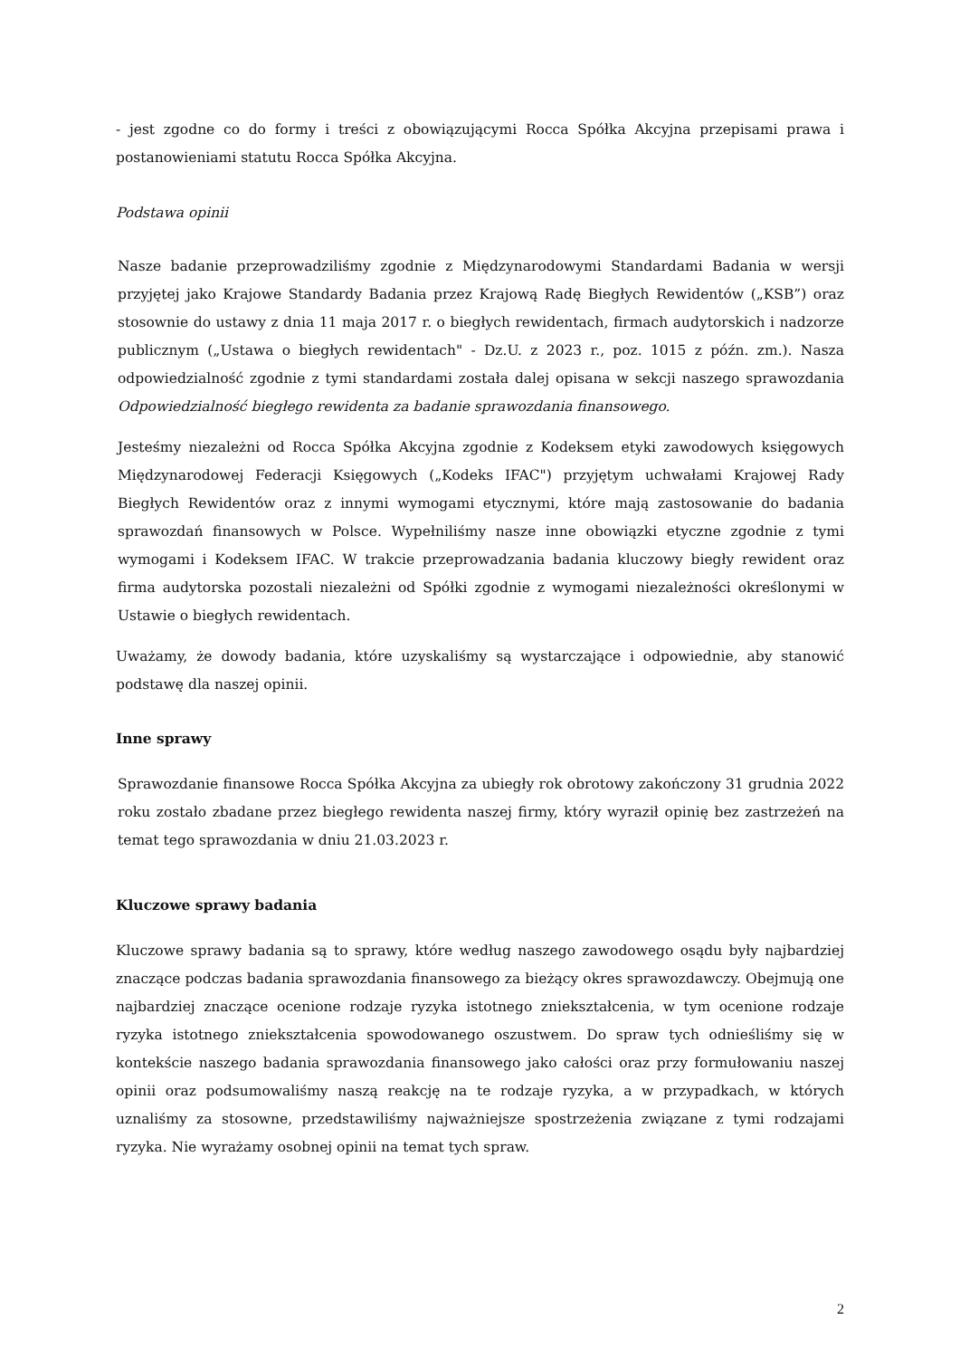- jest zgodne co do formy i treści z obowiązującymi Rocca Spółka Akcyjna przepisami prawa i postanowieniami statutu Rocca Spółka Akcyjna.
Podstawa opinii
Nasze badanie przeprowadziliśmy zgodnie z Międzynarodowymi Standardami Badania w wersji przyjętej jako Krajowe Standardy Badania przez Krajową Radę Biegłych Rewidentów („KSB”) oraz stosownie do ustawy z dnia 11 maja 2017 r. o biegłych rewidentach, firmach audytorskich i nadzorze publicznym („Ustawa o biegłych rewidentach" - Dz.U. z 2023 r., poz. 1015 z późn. zm.). Nasza odpowiedzialność zgodnie z tymi standardami została dalej opisana w sekcji naszego sprawozdania Odpowiedzialność biegłego rewidenta za badanie sprawozdania finansowego.
Jesteśmy niezależni od Rocca Spółka Akcyjna zgodnie z Kodeksem etyki zawodowych księgowych Międzynarodowej Federacji Księgowych („Kodeks IFAC") przyjętym uchwałami Krajowej Rady Biegłych Rewidentów oraz z innymi wymogami etycznymi, które mają zastosowanie do badania sprawozdań finansowych w Polsce. Wypełniliśmy nasze inne obowiązki etyczne zgodnie z tymi wymogami i Kodeksem IFAC. W trakcie przeprowadzania badania kluczowy biegły rewident oraz firma audytorska pozostali niezależni od Spółki zgodnie z wymogami niezależności określonymi w Ustawie o biegłych rewidentach.
Uważamy, że dowody badania, które uzyskaliśmy są wystarczające i odpowiednie, aby stanowić podstawę dla naszej opinii.
Inne sprawy
Sprawozdanie finansowe Rocca Spółka Akcyjna za ubiegły rok obrotowy zakończony 31 grudnia 2022 roku zostało zbadane przez biegłego rewidenta naszej firmy, który wyraził opinię bez zastrzeżeń na temat tego sprawozdania w dniu 21.03.2023 r.
Kluczowe sprawy badania
Kluczowe sprawy badania są to sprawy, które według naszego zawodowego osądu były najbardziej znaczące podczas badania sprawozdania finansowego za bieżący okres sprawozdawczy. Obejmują one najbardziej znaczące ocenione rodzaje ryzyka istotnego zniekształcenia, w tym ocenione rodzaje ryzyka istotnego zniekształcenia spowodowanego oszustwem. Do spraw tych odnieśliśmy się w kontekście naszego badania sprawozdania finansowego jako całości oraz przy formułowaniu naszej opinii oraz podsumowaliśmy naszą reakcję na te rodzaje ryzyka, a w przypadkach, w których uznaliśmy za stosowne, przedstawiliśmy najważniejsze spostrzeżenia związane z tymi rodzajami ryzyka. Nie wyrażamy osobnej opinii na temat tych spraw.
2